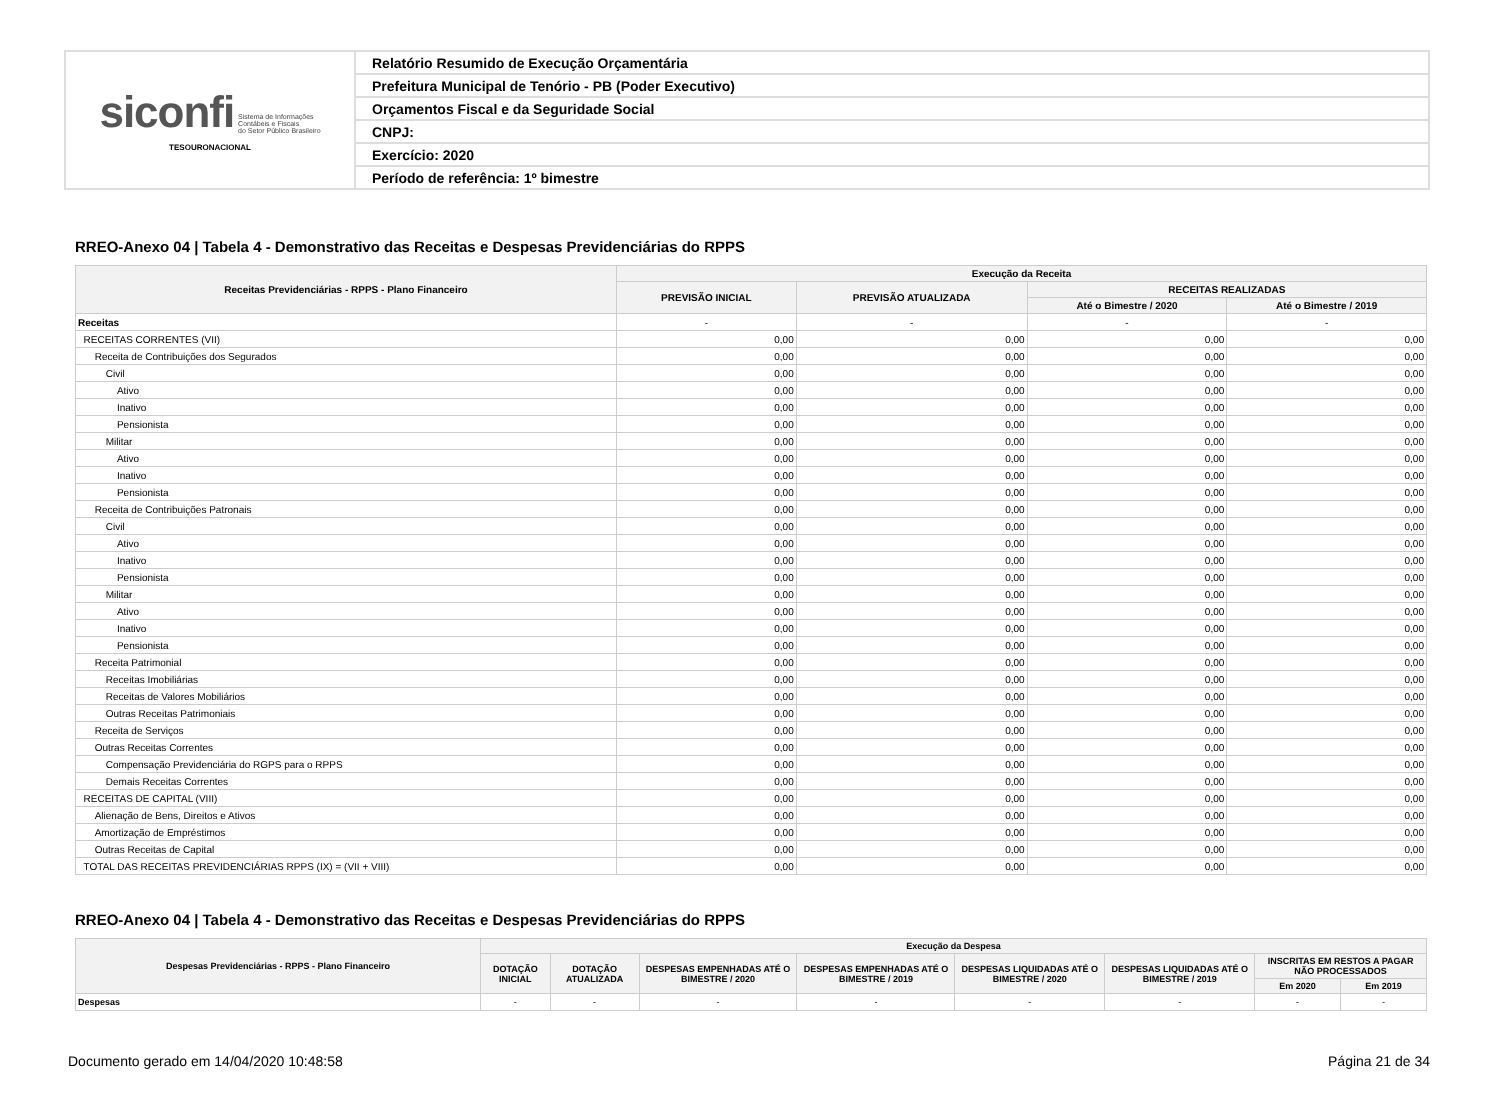| siconfi Sistema de Informações Contábeis e Fiscais do Setor Público Brasileiro TESOURONACIONAL | Relatório Resumido de Execução Orçamentária |
| | Prefeitura Municipal de Tenório - PB (Poder Executivo) |
| | Orçamentos Fiscal e da Seguridade Social |
| | CNPJ: |
| | Exercício: 2020 |
| | Período de referência: 1º bimestre |
RREO-Anexo 04 | Tabela 4 - Demonstrativo das Receitas e Despesas Previdenciárias do RPPS
| Receitas Previdenciárias - RPPS - Plano Financeiro | Execução da Receita | | | |
| --- | --- | --- | --- | --- |
| | PREVISÃO INICIAL | PREVISÃO ATUALIZADA | RECEITAS REALIZADAS | |
| | | | Até o Bimestre / 2020 | Até o Bimestre / 2019 |
| Receitas | - | - | - | - |
| RECEITAS CORRENTES (VII) | 0,00 | 0,00 | 0,00 | 0,00 |
| Receita de Contribuições dos Segurados | 0,00 | 0,00 | 0,00 | 0,00 |
| Civil | 0,00 | 0,00 | 0,00 | 0,00 |
| Ativo | 0,00 | 0,00 | 0,00 | 0,00 |
| Inativo | 0,00 | 0,00 | 0,00 | 0,00 |
| Pensionista | 0,00 | 0,00 | 0,00 | 0,00 |
| Militar | 0,00 | 0,00 | 0,00 | 0,00 |
| Ativo | 0,00 | 0,00 | 0,00 | 0,00 |
| Inativo | 0,00 | 0,00 | 0,00 | 0,00 |
| Pensionista | 0,00 | 0,00 | 0,00 | 0,00 |
| Receita de Contribuições Patronais | 0,00 | 0,00 | 0,00 | 0,00 |
| Civil | 0,00 | 0,00 | 0,00 | 0,00 |
| Ativo | 0,00 | 0,00 | 0,00 | 0,00 |
| Inativo | 0,00 | 0,00 | 0,00 | 0,00 |
| Pensionista | 0,00 | 0,00 | 0,00 | 0,00 |
| Militar | 0,00 | 0,00 | 0,00 | 0,00 |
| Ativo | 0,00 | 0,00 | 0,00 | 0,00 |
| Inativo | 0,00 | 0,00 | 0,00 | 0,00 |
| Pensionista | 0,00 | 0,00 | 0,00 | 0,00 |
| Receita Patrimonial | 0,00 | 0,00 | 0,00 | 0,00 |
| Receitas Imobiliárias | 0,00 | 0,00 | 0,00 | 0,00 |
| Receitas de Valores Mobiliários | 0,00 | 0,00 | 0,00 | 0,00 |
| Outras Receitas Patrimoniais | 0,00 | 0,00 | 0,00 | 0,00 |
| Receita de Serviços | 0,00 | 0,00 | 0,00 | 0,00 |
| Outras Receitas Correntes | 0,00 | 0,00 | 0,00 | 0,00 |
| Compensação Previdenciária do RGPS para o RPPS | 0,00 | 0,00 | 0,00 | 0,00 |
| Demais Receitas Correntes | 0,00 | 0,00 | 0,00 | 0,00 |
| RECEITAS DE CAPITAL (VIII) | 0,00 | 0,00 | 0,00 | 0,00 |
| Alienação de Bens, Direitos e Ativos | 0,00 | 0,00 | 0,00 | 0,00 |
| Amortização de Empréstimos | 0,00 | 0,00 | 0,00 | 0,00 |
| Outras Receitas de Capital | 0,00 | 0,00 | 0,00 | 0,00 |
| TOTAL DAS RECEITAS PREVIDENCIÁRIAS RPPS (IX) = (VII + VIII) | 0,00 | 0,00 | 0,00 | 0,00 |
RREO-Anexo 04 | Tabela 4 - Demonstrativo das Receitas e Despesas Previdenciárias do RPPS
| Despesas Previdenciárias - RPPS - Plano Financeiro | Execução da Despesa | | | | | | | |
| --- | --- | --- | --- | --- | --- | --- | --- | --- |
| | DOTAÇÃO INICIAL | DOTAÇÃO ATUALIZADA | DESPESAS EMPENHADAS ATÉ O BIMESTRE / 2020 | DESPESAS EMPENHADAS ATÉ O BIMESTRE / 2019 | DESPESAS LIQUIDADAS ATÉ O BIMESTRE / 2020 | DESPESAS LIQUIDADAS ATÉ O BIMESTRE / 2019 | INSCRITAS EM RESTOS A PAGAR NÃO PROCESSADOS | |
| | | | | | | | Em 2020 | Em 2019 |
| Despesas | - | - | - | - | - | - | - | - |
Documento gerado em 14/04/2020 10:48:58 Página 21 de 34